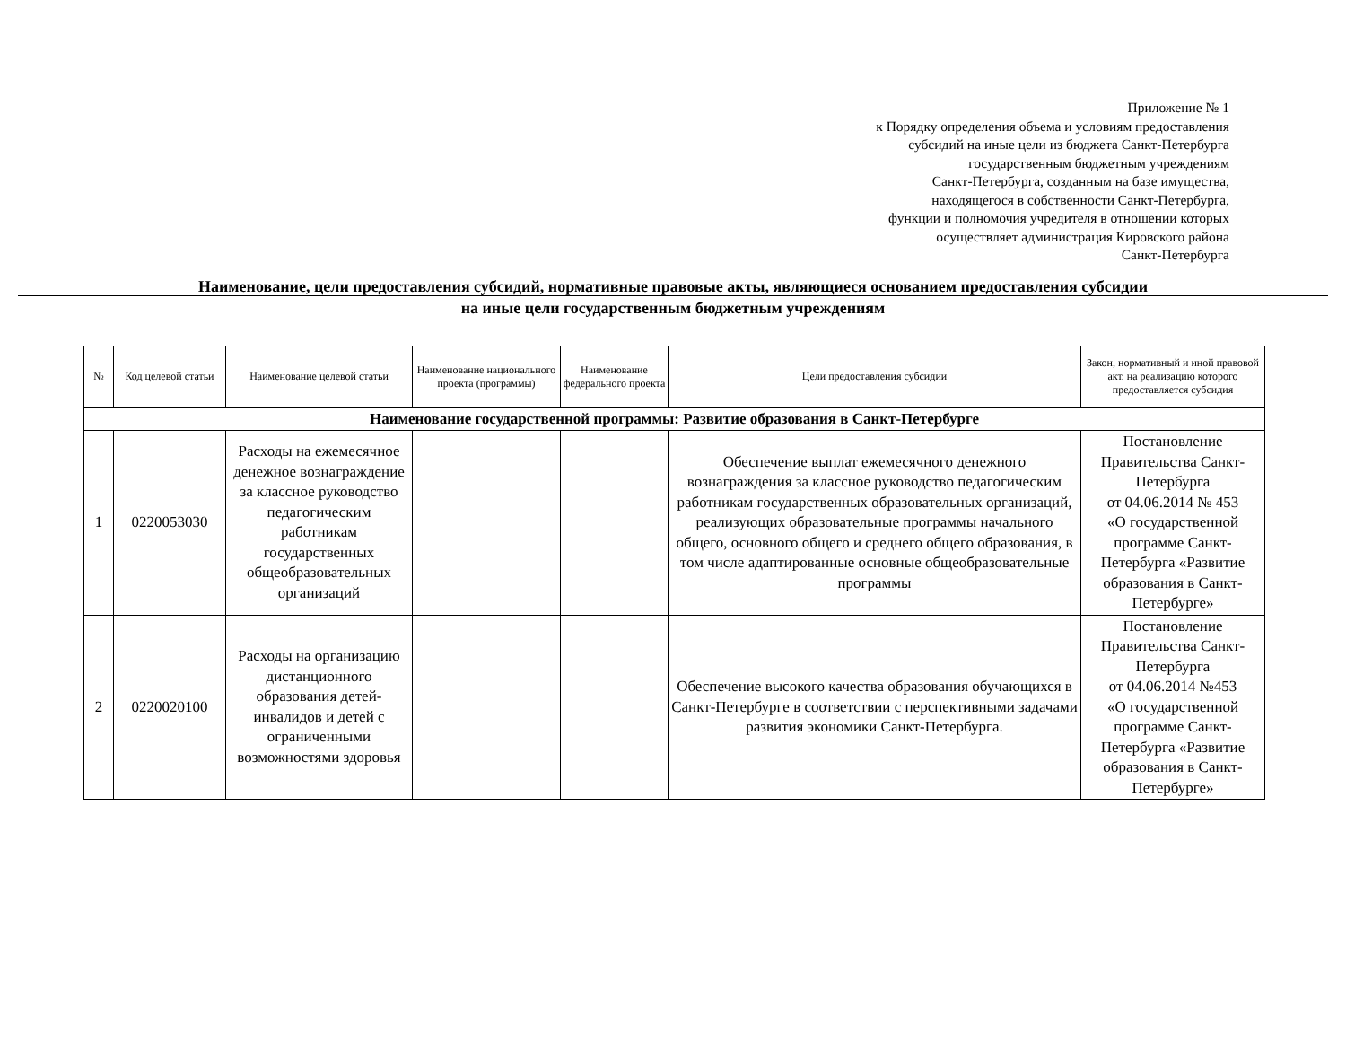Приложение № 1
к Порядку определения объема и условиям предоставления
субсидий на иные цели из бюджета Санкт-Петербурга
государственным бюджетным учреждениям
Санкт-Петербурга, созданным на базе имущества,
находящегося в собственности Санкт-Петербурга,
функции и полномочия учредителя в отношении которых
осуществляет администрация Кировского района
Санкт-Петербурга
Наименование, цели предоставления субсидий, нормативные правовые акты, являющиеся основанием предоставления субсидии
на иные цели государственным бюджетным учреждениям
| № | Код целевой статьи | Наименование целевой статьи | Наименование национального проекта (программы) | Наименование федерального проекта | Цели предоставления субсидии | Закон, нормативный и иной правовой акт, на реализацию которого предоставляется субсидия |
| --- | --- | --- | --- | --- | --- | --- |
| Наименование государственной программы: Развитие образования в Санкт-Петербурге | | | | | | |
| 1 | 0220053030 | Расходы на ежемесячное денежное вознаграждение за классное руководство педагогическим работникам государственных общеобразовательных организаций | | | Обеспечение выплат ежемесячного денежного вознаграждения за классное руководство педагогическим работникам государственных образовательных организаций, реализующих образовательные программы начального общего, основного общего и среднего общего образования, в том числе адаптированные основные общеобразовательные программы | Постановление Правительства Санкт-Петербурга от 04.06.2014 № 453 «О государственной программе Санкт-Петербурга «Развитие образования в Санкт-Петербурге» |
| 2 | 0220020100 | Расходы на организацию дистанционного образования детей-инвалидов и детей с ограниченными возможностями здоровья | | | Обеспечение высокого качества образования обучающихся в Санкт-Петербурге в соответствии с перспективными задачами развития экономики Санкт-Петербурга. | Постановление Правительства Санкт-Петербурга от 04.06.2014 №453 «О государственной программе Санкт-Петербурга «Развитие образования в Санкт-Петербурге» |